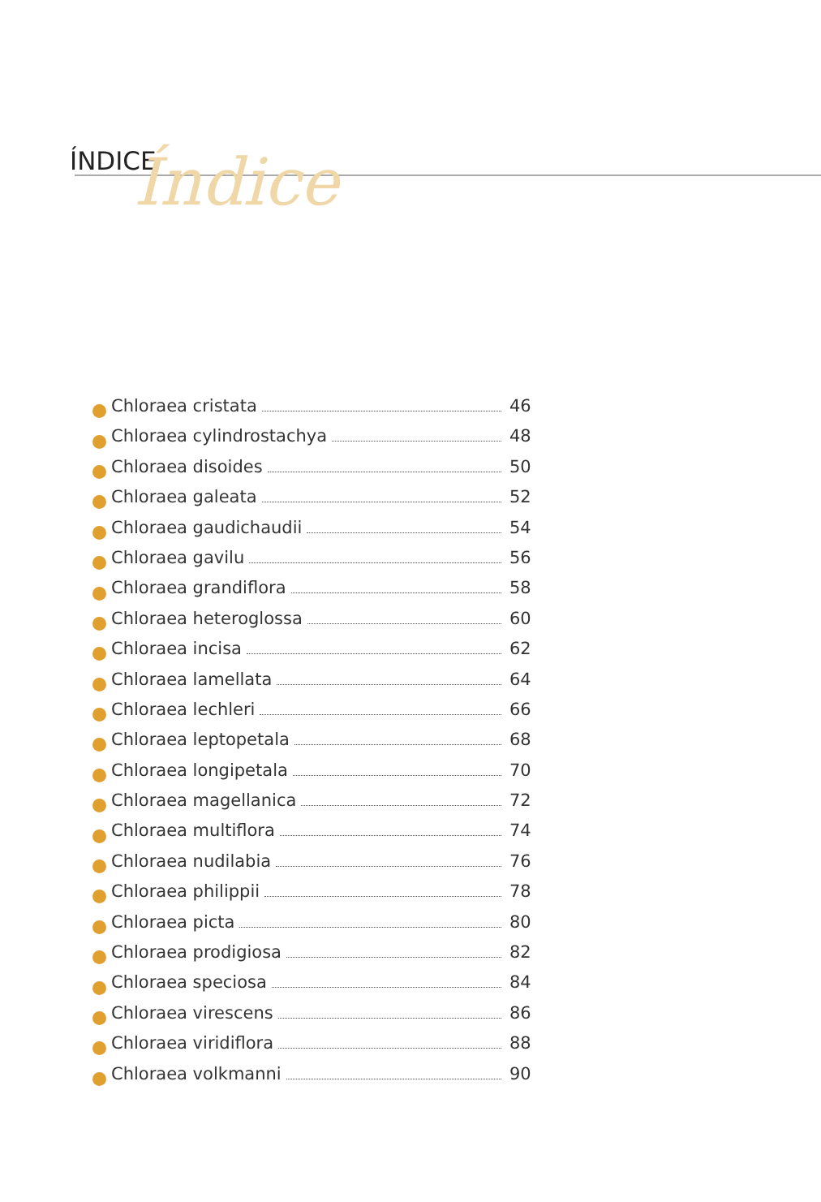ÍNDICE Índice
Chloraea cristata 46
Chloraea cylindrostachya 48
Chloraea disoides 50
Chloraea galeata 52
Chloraea gaudichaudii 54
Chloraea gavilu 56
Chloraea grandiflora 58
Chloraea heteroglossa 60
Chloraea incisa 62
Chloraea lamellata 64
Chloraea lechleri 66
Chloraea leptopetala 68
Chloraea longipetala 70
Chloraea magellanica 72
Chloraea multiflora 74
Chloraea nudilabia 76
Chloraea philippii 78
Chloraea picta 80
Chloraea prodigiosa 82
Chloraea speciosa 84
Chloraea virescens 86
Chloraea viridiflora 88
Chloraea volkmanni 90